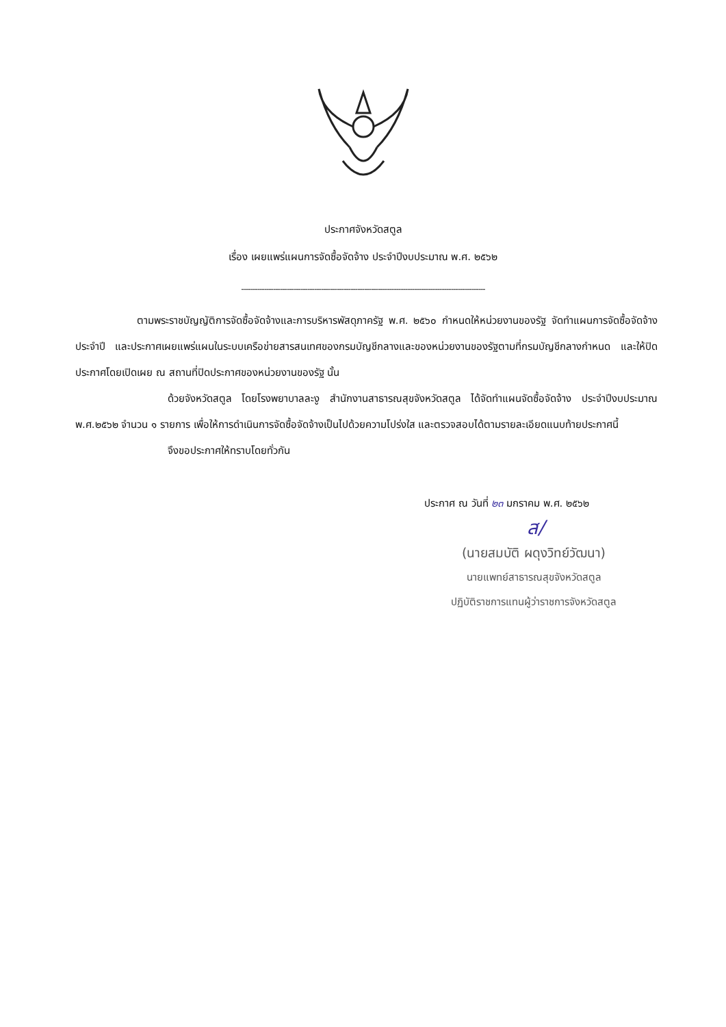ประกาศจังหวัดสตูล
เรื่อง เผยแพร่แผนการจัดซื้อจัดจ้าง ประจำปีงบประมาณ พ.ศ. ๒๕๖๒
-----------------------------------------------------------------------------------------------------------
ตามพระราชบัญญัติการจัดซื้อจัดจ้างและการบริหารพัสดุภาครัฐ พ.ศ. ๒๕๖๐ กำหนดให้หน่วยงานของรัฐ จัดทำแผนการจัดซื้อจัดจ้างประจำปี และประกาศเผยแพร่แผนในระบบเครือข่ายสารสนเทศของกรมบัญชีกลางและของหน่วยงานของรัฐตามที่กรมบัญชีกลางกำหนด และให้ปิดประกาศโดยเปิดเผย ณ สถานที่ปิดประกาศของหน่วยงานของรัฐ นั้น
ด้วยจังหวัดสตูล โดยโรงพยาบาลละงู สำนักงานสาธารณสุขจังหวัดสตูล ได้จัดทำแผนจัดซื้อจัดจ้าง ประจำปีงบประมาณ พ.ศ.๒๕๖๒ จำนวน ๑ รายการ เพื่อให้การดำเนินการจัดซื้อจัดจ้างเป็นไปด้วยความโปร่งใส และตรวจสอบได้ตามรายละเอียดแนบท้ายประกาศนี้
จึงขอประกาศให้ทราบโดยทั่วกัน
ประกาศ ณ วันที่ ๒๓ มกราคม พ.ศ. ๒๕๖๒
ส/
(นายสมบัติ ผดุงวิทย์วัฒนา)
นายแพทย์สาธารณสุขจังหวัดสตูล
ปฏิบัติราชการแทนผู้ว่าราชการจังหวัดสตูล